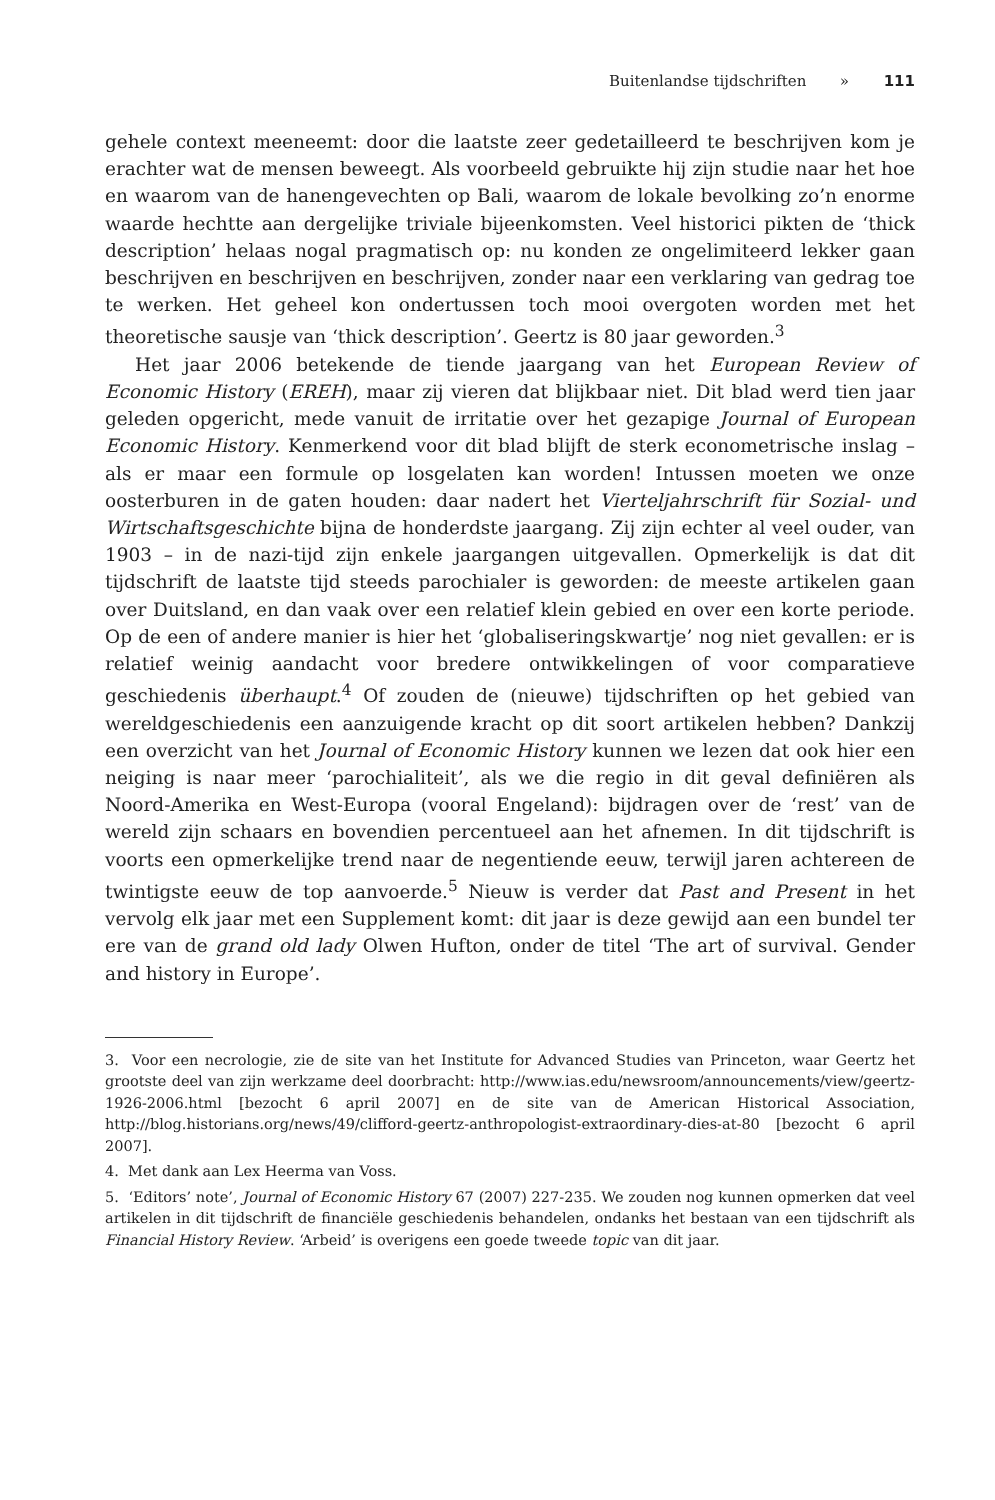Buitenlandse tijdschriften » 111
gehele context meeneemt: door die laatste zeer gedetailleerd te beschrijven kom je erachter wat de mensen beweegt. Als voorbeeld gebruikte hij zijn studie naar het hoe en waarom van de hanengevechten op Bali, waarom de lokale bevolking zo’n enorme waarde hechtte aan dergelijke triviale bijeenkomsten. Veel historici pikten de ‘thick description’ helaas nogal pragmatisch op: nu konden ze ongelimiteerd lekker gaan beschrijven en beschrijven en beschrijven, zonder naar een verklaring van gedrag toe te werken. Het geheel kon ondertussen toch mooi overgoten worden met het theoretische sausje van ‘thick description’. Geertz is 80 jaar geworden.<sup>3</sup>
Het jaar 2006 betekende de tiende jaargang van het European Review of Economic History (EREH), maar zij vieren dat blijkbaar niet. Dit blad werd tien jaar geleden opgericht, mede vanuit de irritatie over het gezapige Journal of European Economic History. Kenmerkend voor dit blad blijft de sterk econometrische inslag – als er maar een formule op losgelaten kan worden! Intussen moeten we onze oosterburen in de gaten houden: daar nadert het Vierteljahrschrift für Sozial- und Wirtschaftsgeschichte bijna de honderdste jaargang. Zij zijn echter al veel ouder, van 1903 – in de nazi-tijd zijn enkele jaargangen uitgevallen. Opmerkelijk is dat dit tijdschrift de laatste tijd steeds parochialer is geworden: de meeste artikelen gaan over Duitsland, en dan vaak over een relatief klein gebied en over een korte periode. Op de een of andere manier is hier het ‘globaliseringskwartje’ nog niet gevallen: er is relatief weinig aandacht voor bredere ontwikkelingen of voor comparatieve geschiedenis überhaupt.<sup>4</sup> Of zouden de (nieuwe) tijdschriften op het gebied van wereldgeschiedenis een aanzuigende kracht op dit soort artikelen hebben? Dankzij een overzicht van het Journal of Economic History kunnen we lezen dat ook hier een neiging is naar meer ‘parochialiteit’, als we die regio in dit geval definiëren als Noord-Amerika en West-Europa (vooral Engeland): bijdragen over de ‘rest’ van de wereld zijn schaars en bovendien percentueel aan het afnemen. In dit tijdschrift is voorts een opmerkelijke trend naar de negentiende eeuw, terwijl jaren achtereen de twintigste eeuw de top aanvoerde.<sup>5</sup> Nieuw is verder dat Past and Present in het vervolg elk jaar met een Supplement komt: dit jaar is deze gewijd aan een bundel ter ere van de grand old lady Olwen Hufton, onder de titel ‘The art of survival. Gender and history in Europe’.
3. Voor een necrologie, zie de site van het Institute for Advanced Studies van Princeton, waar Geertz het grootste deel van zijn werkzame deel doorbracht: http://www.ias.edu/newsroom/announcements/view/geertz-1926-2006.html [bezocht 6 april 2007] en de site van de American Historical Association, http://blog.historians.org/news/49/clifford-geertz-anthropologist-extraordinary-dies-at-80 [bezocht 6 april 2007].
4. Met dank aan Lex Heerma van Voss.
5. ‘Editors’ note’, Journal of Economic History 67 (2007) 227-235. We zouden nog kunnen opmerken dat veel artikelen in dit tijdschrift de financiële geschiedenis behandelen, ondanks het bestaan van een tijdschrift als Financial History Review. ‘Arbeid’ is overigens een goede tweede topic van dit jaar.